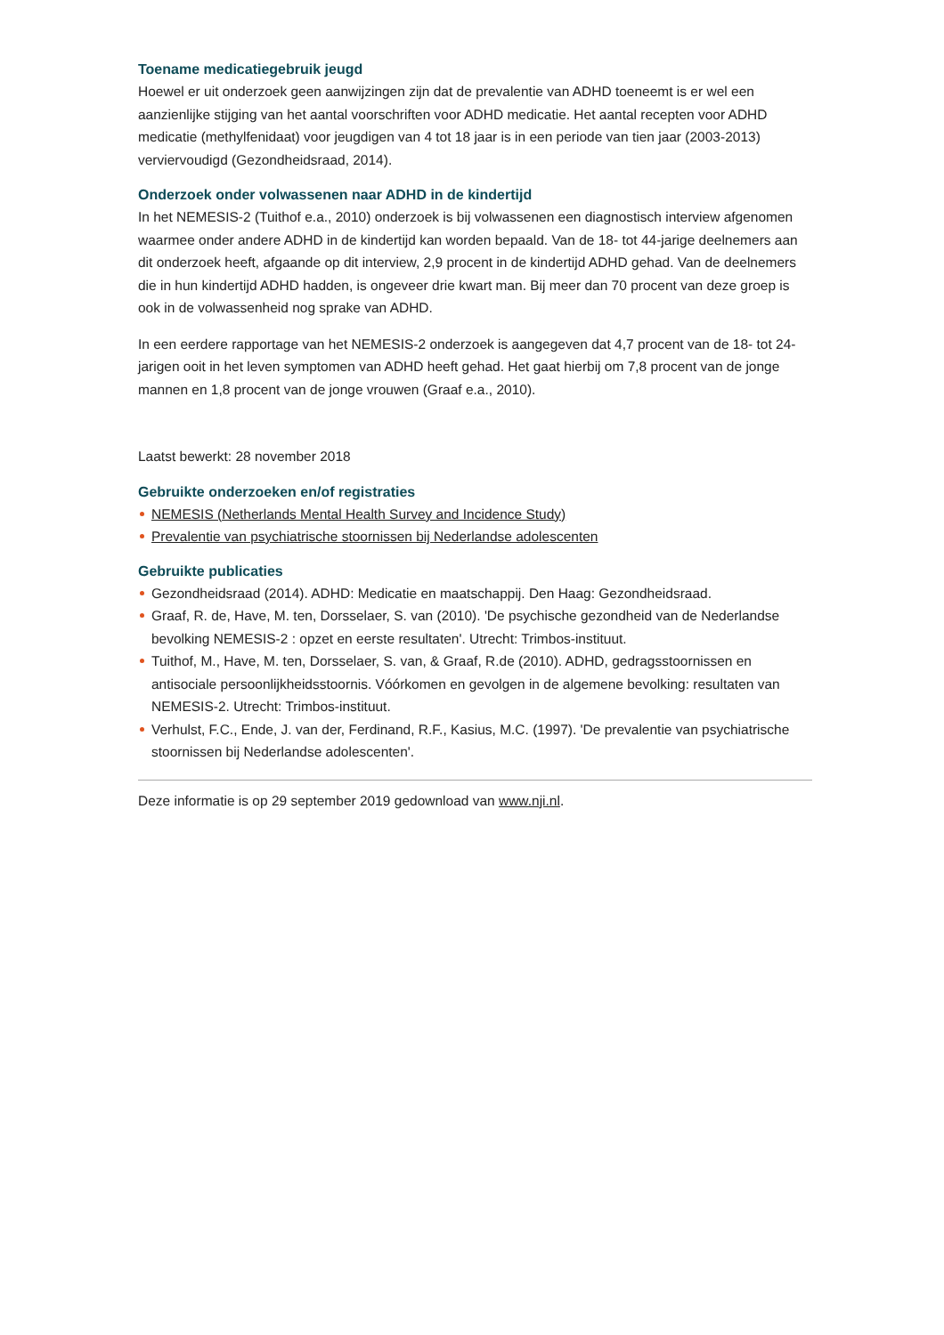Toename medicatiegebruik jeugd
Hoewel er uit onderzoek geen aanwijzingen zijn dat de prevalentie van ADHD toeneemt is er wel een aanzienlijke stijging van het aantal voorschriften voor ADHD medicatie. Het aantal recepten voor ADHD medicatie (methylfenidaat) voor jeugdigen van 4 tot 18 jaar is in een periode van tien jaar (2003-2013) verviervoudigd (Gezondheidsraad, 2014).
Onderzoek onder volwassenen naar ADHD in de kindertijd
In het NEMESIS-2 (Tuithof e.a., 2010) onderzoek is bij volwassenen een diagnostisch interview afgenomen waarmee onder andere ADHD in de kindertijd kan worden bepaald. Van de 18- tot 44-jarige deelnemers aan dit onderzoek heeft, afgaande op dit interview, 2,9 procent in de kindertijd ADHD gehad. Van de deelnemers die in hun kindertijd ADHD hadden, is ongeveer drie kwart man. Bij meer dan 70 procent van deze groep is ook in de volwassenheid nog sprake van ADHD.
In een eerdere rapportage van het NEMESIS-2 onderzoek is aangegeven dat 4,7 procent van de 18- tot 24-jarigen ooit in het leven symptomen van ADHD heeft gehad. Het gaat hierbij om 7,8 procent van de jonge mannen en 1,8 procent van de jonge vrouwen (Graaf e.a., 2010).
Laatst bewerkt: 28 november 2018
Gebruikte onderzoeken en/of registraties
NEMESIS (Netherlands Mental Health Survey and Incidence Study)
Prevalentie van psychiatrische stoornissen bij Nederlandse adolescenten
Gebruikte publicaties
Gezondheidsraad (2014). ADHD: Medicatie en maatschappij. Den Haag: Gezondheidsraad.
Graaf, R. de, Have, M. ten, Dorsselaer, S. van (2010). 'De psychische gezondheid van de Nederlandse bevolking NEMESIS-2 : opzet en eerste resultaten'. Utrecht: Trimbos-instituut.
Tuithof, M., Have, M. ten, Dorsselaer, S. van, & Graaf, R.de (2010). ADHD, gedragsstoornissen en antisociale persoonlijkheidsstoornis. Vóórkomen en gevolgen in de algemene bevolking: resultaten van NEMESIS-2. Utrecht: Trimbos-instituut.
Verhulst, F.C., Ende, J. van der, Ferdinand, R.F., Kasius, M.C. (1997). 'De prevalentie van psychiatrische stoornissen bij Nederlandse adolescenten'.
Deze informatie is op 29 september 2019 gedownload van www.nji.nl.